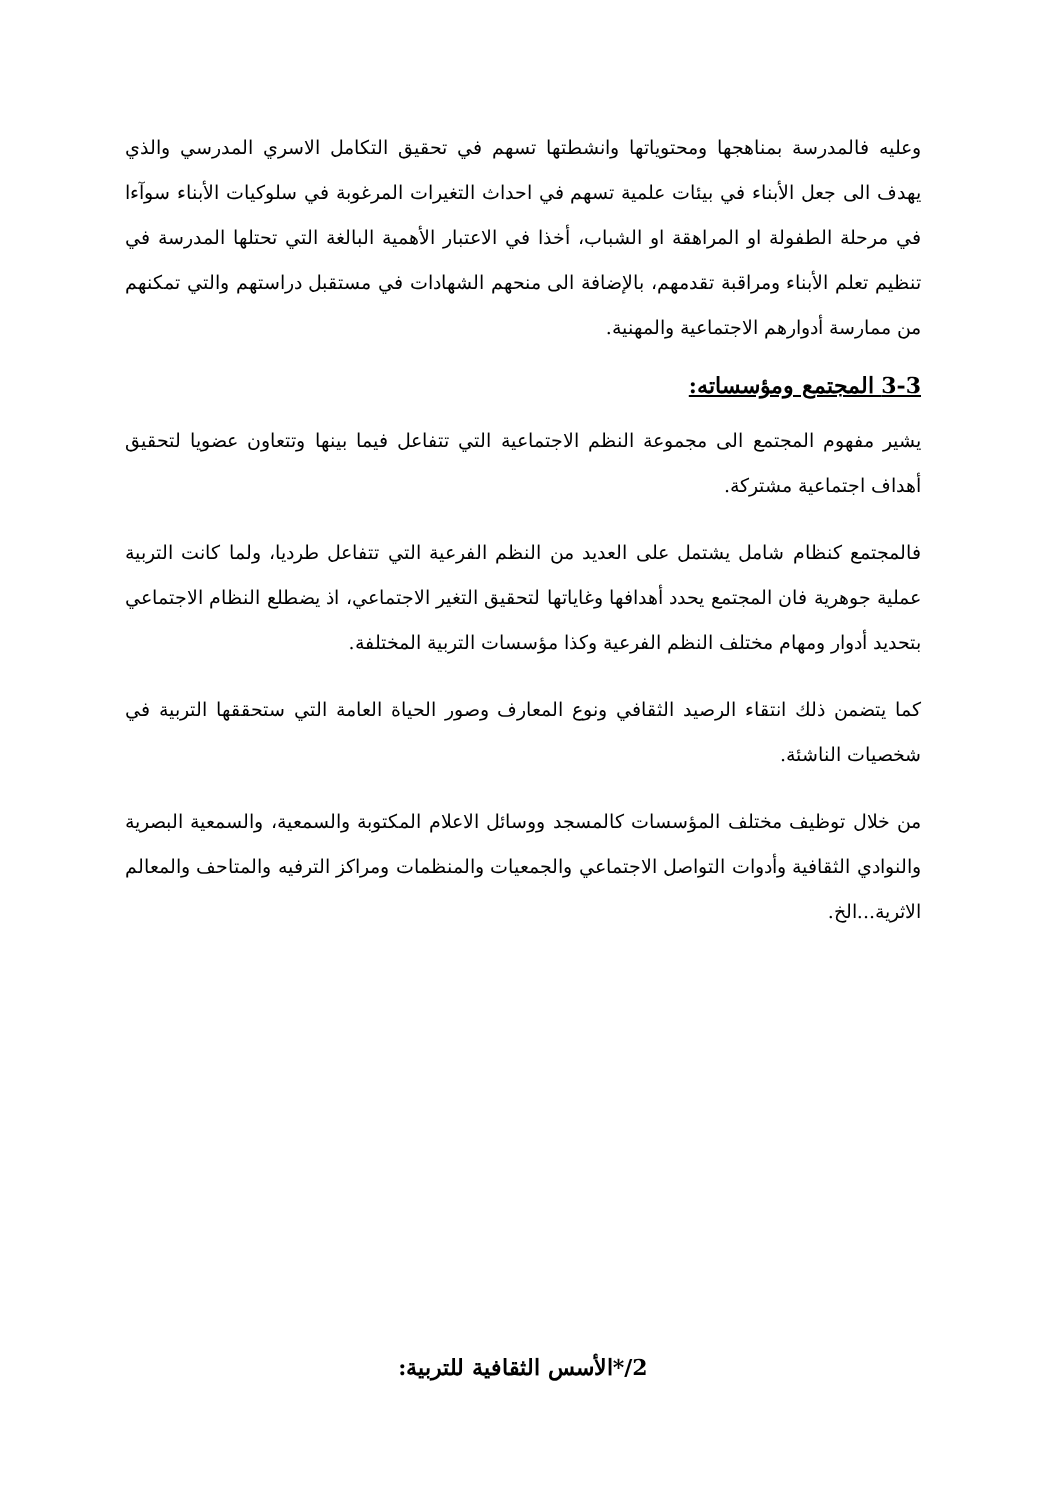وعليه فالمدرسة بمناهجها ومحتوياتها وانشطتها تسهم في تحقيق التكامل الاسري المدرسي والذي يهدف الى جعل الأبناء في بيئات علمية تسهم في احداث التغيرات المرغوبة في سلوكيات الأبناء سوآءا في مرحلة الطفولة او المراهقة او الشباب، أخذا في الاعتبار الأهمية البالغة التي تحتلها المدرسة في تنظيم تعلم الأبناء ومراقبة تقدمهم، بالإضافة الى منحهم الشهادات في مستقبل دراستهم والتي تمكنهم من ممارسة أدوارهم الاجتماعية والمهنية.
3-3 المجتمع ومؤسساته:
يشير مفهوم المجتمع الى مجموعة النظم الاجتماعية التي تتفاعل فيما بينها وتتعاون عضويا لتحقيق أهداف اجتماعية مشتركة.
فالمجتمع كنظام شامل يشتمل على العديد من النظم الفرعية التي تتفاعل طرديا، ولما كانت التربية عملية جوهرية فان المجتمع يحدد أهدافها وغاياتها لتحقيق التغير الاجتماعي، اذ يضطلع النظام الاجتماعي بتحديد أدوار ومهام مختلف النظم الفرعية وكذا مؤسسات التربية المختلفة.
كما يتضمن ذلك انتقاء الرصيد الثقافي ونوع المعارف وصور الحياة العامة التي ستحققها التربية في شخصيات الناشئة.
من خلال توظيف مختلف المؤسسات كالمسجد ووسائل الاعلام المكتوبة والسمعية، والسمعية البصرية والنوادي الثقافية وأدوات التواصل الاجتماعي والجمعيات والمنظمات ومراكز الترفيه والمتاحف والمعالم الاثرية...الخ.
2/*الأسس الثقافية للتربية: